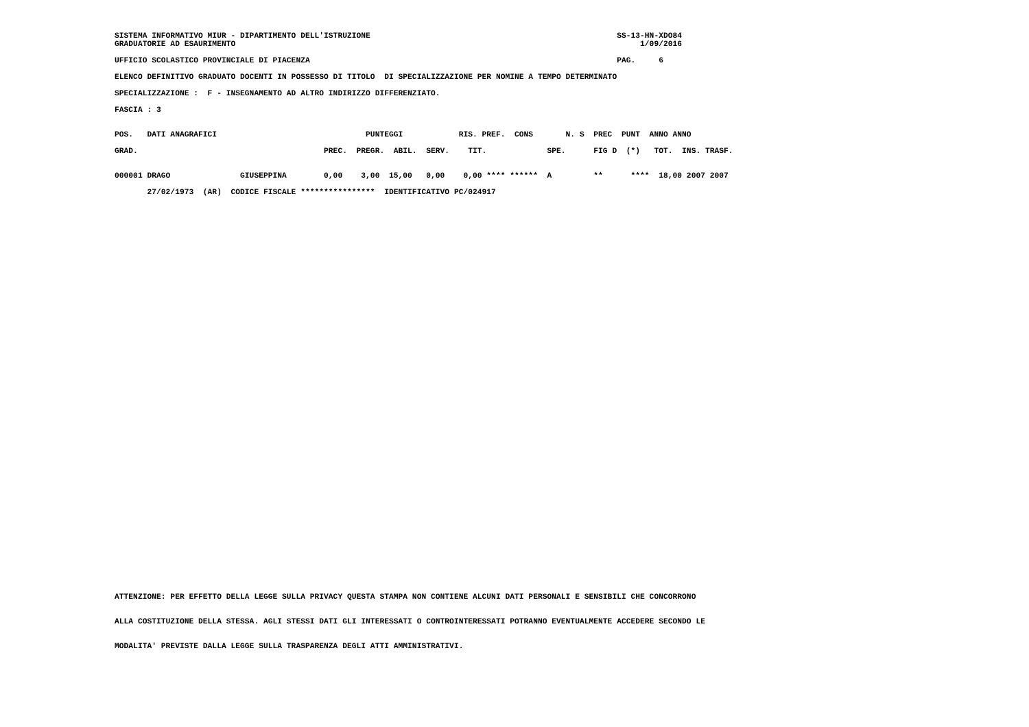SISTEMA INFORMATIVO MIUR - DIPARTIMENTO DELL'ISTRUZIONE                                                     SS-13-HN-XDO84
GRADUATORIE AD ESAURIMENTO                                                                                       1/09/2016

UFFICIO SCOLASTICO PROVINCIALE DI PIACENZA                                                                  PAG.     6

ELENCO DEFINITIVO GRADUATO DOCENTI IN POSSESSO DI TITOLO  DI SPECIALIZZAZIONE PER NOMINE A TEMPO DETERMINATO

SPECIALIZZAZIONE :  F - INSEGNAMENTO AD ALTRO INDIRIZZO DIFFERENZIATO.

FASCIA : 3


POS.   DATI ANAGRAFICI                                PUNTEGGI            RIS. PREF.  CONS       N. S  PREC  PUNT  ANNO ANNO

GRAD.                                        PREC.  PREGR.  ABIL.  SERV.    TIT.             SPE.      FIG D  (*)   TOT.  INS. TRASF.


000001 DRAGO               GIUSEPPINA        0,00    3,00  15,00   0,00    0,00 **** ******  A         **      ****  18,00 2007 2007

       27/02/1973  (AR)  CODICE FISCALE ****************  IDENTIFICATIVO PC/024917
ATTENZIONE: PER EFFETTO DELLA LEGGE SULLA PRIVACY QUESTA STAMPA NON CONTIENE ALCUNI DATI PERSONALI E SENSIBILI CHE CONCORRONO


ALLA COSTITUZIONE DELLA STESSA. AGLI STESSI DATI GLI INTERESSATI O CONTROINTERESSATI POTRANNO EVENTUALMENTE ACCEDERE SECONDO LE


MODALITA' PREVISTE DALLA LEGGE SULLA TRASPARENZA DEGLI ATTI AMMINISTRATIVI.